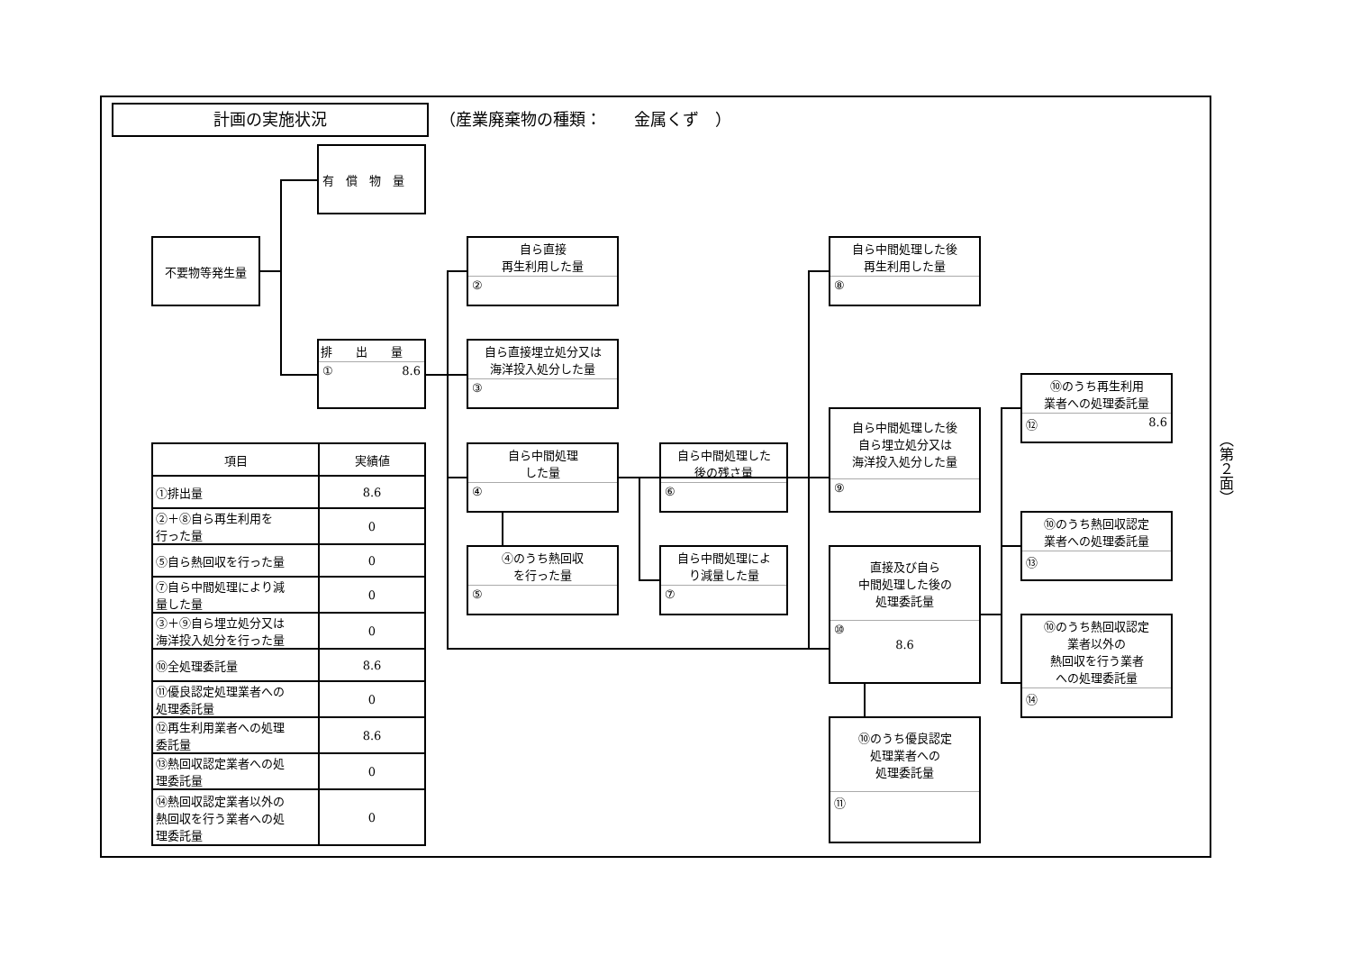計画の実施状況 （産業廃棄物の種類：　　金属くず　）
有　償　物　量
不要物等発生量
排　　出　　量
① 8.6
自ら直接
再生利用した量
②
自ら直接埋立処分又は
海洋投入処分した量
③
自ら中間処理
した量
④
④のうち熱回収
を行った量
⑤
自ら中間処理した
後の残さ量
⑥
自ら中間処理によ
り減量した量
⑦
自ら中間処理した後
再生利用した量
⑧
自ら中間処理した後
自ら埋立処分又は
海洋投入処分した量
⑨
直接及び自ら
中間処理した後の
処理委託量
⑩
8.6
⑩のうち優良認定
処理業者への
処理委託量
⑪
⑩のうち再生利用
業者への処理委託量
⑫ 8.6
⑩のうち熱回収認定
業者への処理委託量
⑬
⑩のうち熱回収認定
業者以外の
熱回収を行う業者
への処理委託量
⑭
| 項目 | 実績値 |
| --- | --- |
| ①排出量 | 8.6 |
| ②＋⑧自ら再生利用を 行った量 | 0 |
| ⑤自ら熱回収を行った量 | 0 |
| ⑦自ら中間処理により減 量した量 | 0 |
| ③＋⑨自ら埋立処分又は 海洋投入処分を行った量 | 0 |
| ⑩全処理委託量 | 8.6 |
| ⑪優良認定処理業者への 処理委託量 | 0 |
| ⑫再生利用業者への処理 委託量 | 8.6 |
| ⑬熱回収認定業者への処 理委託量 | 0 |
| ⑭熱回収認定業者以外の 熱回収を行う業者への処 理委託量 | 0 |
（第２面）